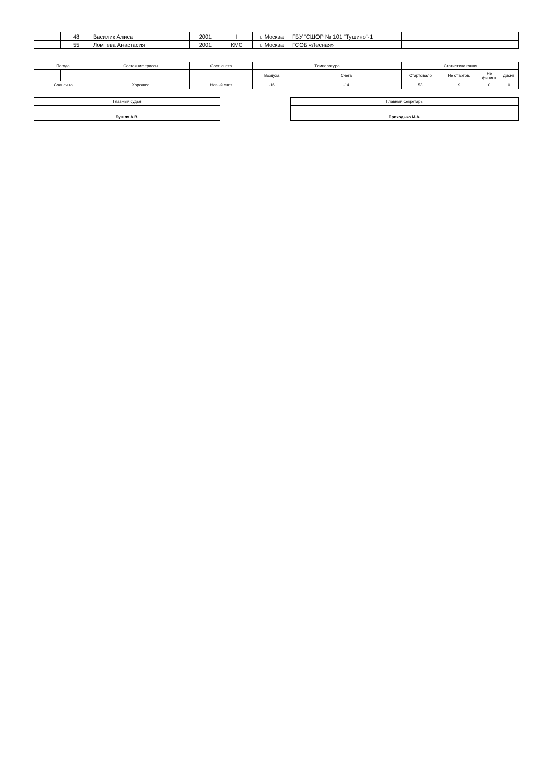| | 48 | Василик Алиса | 2001 | I | г. Москва | ГБУ "СШОР № 101 "Тушино"-1 | | | |
| | 55 | Ломтева Анастасия | 2001 | КМС | г. Москва | ГСОБ «Лесная» | | | |
| Погода | | Состояние трассы | Сост. снега | | Температура | | Статистика гонки | | | |
| | | | | | Воздуха | Снега | Стартовало | Не стартов. | Не финиш. | Дискв. |
| Солнечно | | Хорошее | Новый снег | | -16 | -14 | 53 | 9 | 0 | 0 |
| Главный судья |
| Бушля А.В. |
| Главный секретарь |
| Приходько М.А. |